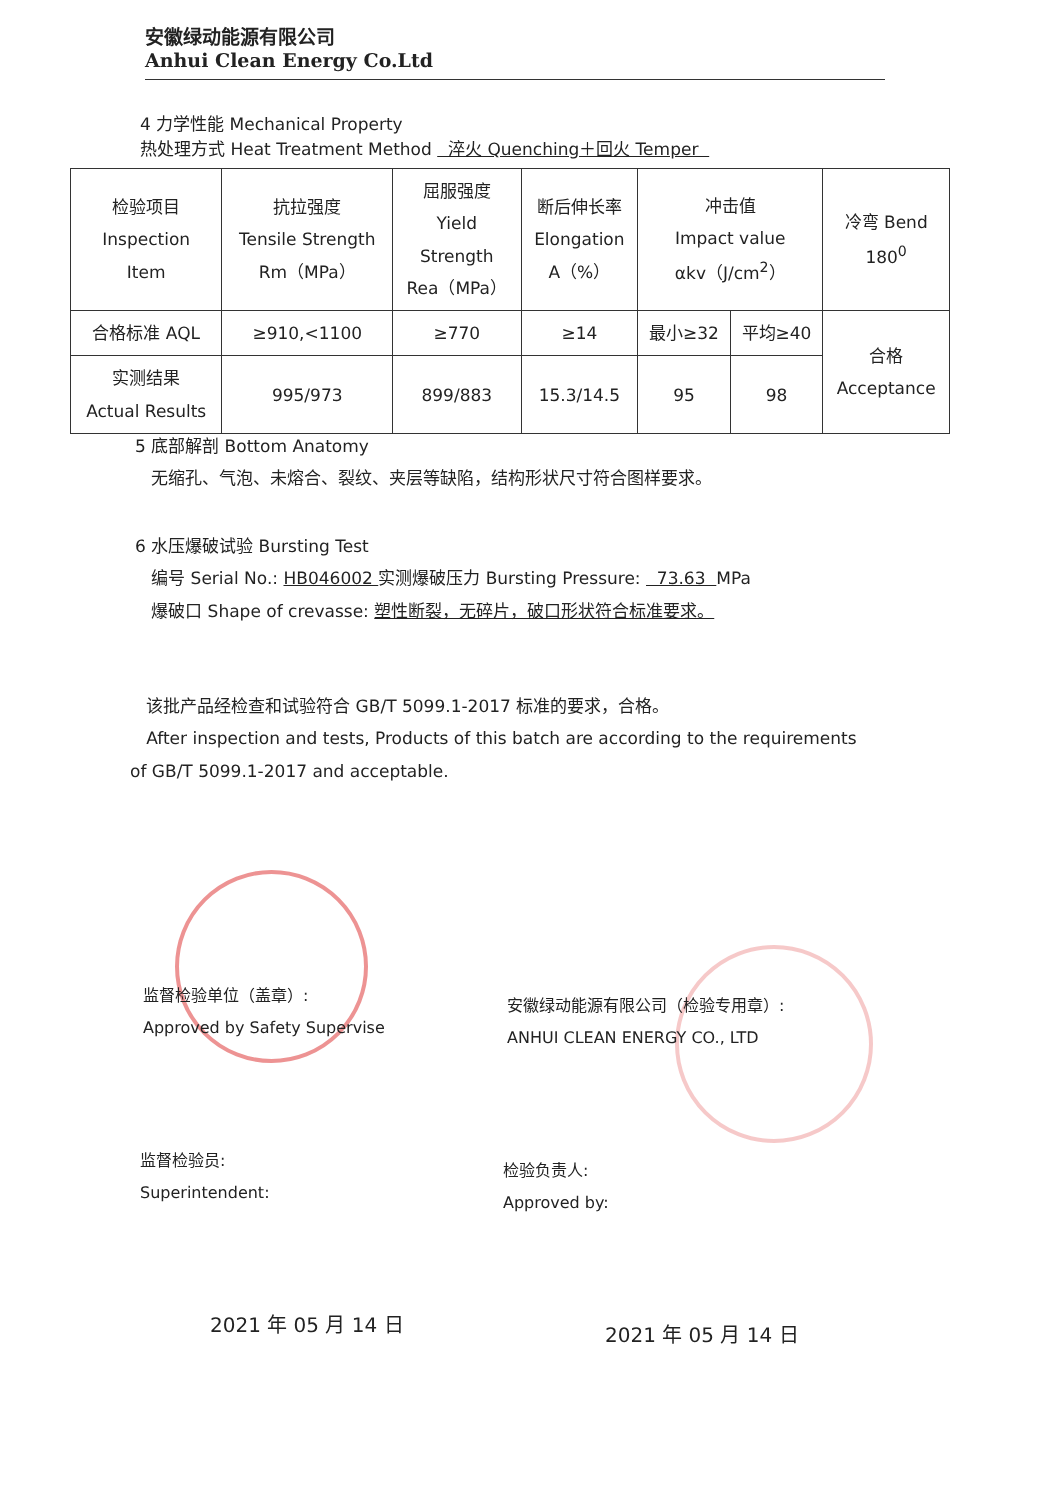安徽绿动能源有限公司
Anhui Clean Energy Co.Ltd
4 力学性能 Mechanical Property
热处理方式 Heat Treatment Method 淬火 Quenching＋回火 Temper
| 检验项目 Inspection Item | 抗拉强度 Tensile Strength Rm（MPa） | 屈服强度 Yield Strength Rea（MPa） | 断后伸长率 Elongation A（%） | 冲击值 Impact value αkv（J/cm<sup>2</sup>） | | 冷弯 Bend 180<sup>0</sup> |
| 合格标准 AQL | ≥910,<1100 | ≥770 | ≥14 | 最小≥32 | 平均≥40 | 合格 Acceptance |
| 实测结果 Actual Results | 995/973 | 899/883 | 15.3/14.5 | 95 | 98 | |
5 底部解剖 Bottom Anatomy
无缩孔、气泡、未熔合、裂纹、夹层等缺陷，结构形状尺寸符合图样要求。
6 水压爆破试验 Bursting Test
编号 Serial No.: HB046002 实测爆破压力 Bursting Pressure: 73.63 MPa
爆破口 Shape of crevasse: 塑性断裂，无碎片，破口形状符合标准要求。
该批产品经检查和试验符合 GB/T 5099.1-2017 标准的要求，合格。
After inspection and tests, Products of this batch are according to the requirements of GB/T 5099.1-2017 and acceptable.
监督检验单位（盖章）:
Approved by Safety Supervise
安徽绿动能源有限公司（检验专用章）:
ANHUI CLEAN ENERGY CO., LTD
监督检验员:
Superintendent:
检验负责人:
Approved by:
2021 年 05 月 14 日 2021 年 05 月 14 日